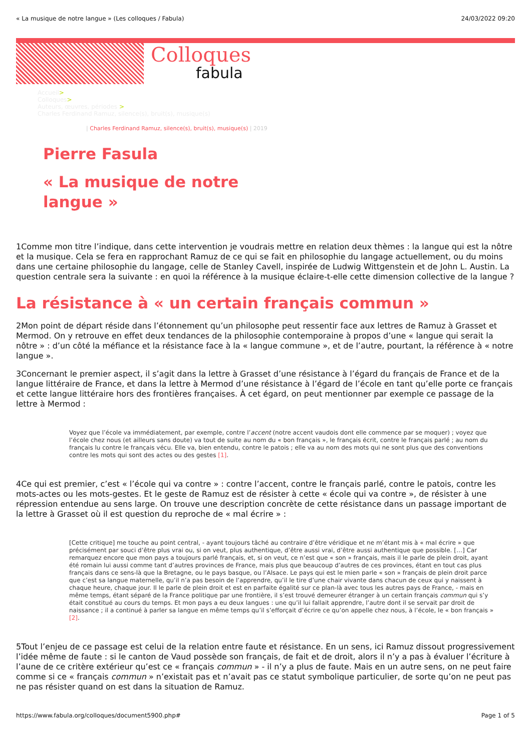« La musique de notre langue » (Les colloques / Fabula) 24/03/2022 09:20
Colloques
fabula
Accueil>
Colloques>
Auteurs, œuvres, périodes >
Charles Ferdinand Ramuz, silence(s), bruit(s), musique(s)
| Charles Ferdinand Ramuz, silence(s), bruit(s), musique(s) | 2019
Pierre Fasula
« La musique de notre
langue »
1Comme mon titre l’indique, dans cette intervention je voudrais mettre en relation deux thèmes : la langue qui est la nôtre et la musique. Cela se fera en rapprochant Ramuz de ce qui se fait en philosophie du langage actuellement, ou du moins dans une certaine philosophie du langage, celle de Stanley Cavell, inspirée de Ludwig Wittgenstein et de John L. Austin. La question centrale sera la suivante : en quoi la référence à la musique éclaire-t-elle cette dimension collective de la langue ?
La résistance à « un certain français commun »
2Mon point de départ réside dans l’étonnement qu’un philosophe peut ressentir face aux lettres de Ramuz à Grasset et Mermod. On y retrouve en effet deux tendances de la philosophie contemporaine à propos d’une « langue qui serait la nôtre » : d’un côté la méfiance et la résistance face à la « langue commune », et de l’autre, pourtant, la référence à « notre langue ».
3Concernant le premier aspect, il s’agit dans la lettre à Grasset d’une résistance à l’égard du français de France et de la langue littéraire de France, et dans la lettre à Mermod d’une résistance à l’égard de l’école en tant qu’elle porte ce français et cette langue littéraire hors des frontières françaises. À cet égard, on peut mentionner par exemple ce passage de la lettre à Mermod :
Voyez que l’école va immédiatement, par exemple, contre l’accent (notre accent vaudois dont elle commence par se moquer) ; voyez que l’école chez nous (et ailleurs sans doute) va tout de suite au nom du « bon français », le français écrit, contre le français parlé ; au nom du français lu contre le français vécu. Elle va, bien entendu, contre le patois ; elle va au nom des mots qui ne sont plus que des conventions contre les mots qui sont des actes ou des gestes [1].
4Ce qui est premier, c’est « l’école qui va contre » : contre l’accent, contre le français parlé, contre le patois, contre les mots-actes ou les mots-gestes. Et le geste de Ramuz est de résister à cette « école qui va contre », de résister à une répression entendue au sens large. On trouve une description concrète de cette résistance dans un passage important de la lettre à Grasset où il est question du reproche de « mal écrire » :
[Cette critique] me touche au point central, - ayant toujours tâché au contraire d’être véridique et ne m’étant mis à « mal écrire » que précisément par souci d’être plus vrai ou, si on veut, plus authentique, d’être aussi vrai, d’être aussi authentique que possible. […] Car remarquez encore que mon pays a toujours parlé français, et, si on veut, ce n’est que « son » français, mais il le parle de plein droit, ayant été romain lui aussi comme tant d’autres provinces de France, mais plus que beaucoup d’autres de ces provinces, étant en tout cas plus français dans ce sens-là que la Bretagne, ou le pays basque, ou l’Alsace. Le pays qui est le mien parle « son » français de plein droit parce que c’est sa langue maternelle, qu’il n’a pas besoin de l’apprendre, qu’il le tire d’une chair vivante dans chacun de ceux qui y naissent à chaque heure, chaque jour. Il le parle de plein droit et est en parfaite égalité sur ce plan-là avec tous les autres pays de France, - mais en même temps, étant séparé de la France politique par une frontière, il s’est trouvé demeurer étranger à un certain français commun qui s’y était constitué au cours du temps. Et mon pays a eu deux langues : une qu’il lui fallait apprendre, l’autre dont il se servait par droit de naissance ; il a continué à parler sa langue en même temps qu’il s’efforçait d’écrire ce qu’on appelle chez nous, à l’école, le « bon français » [2].
5Tout l’enjeu de ce passage est celui de la relation entre faute et résistance. En un sens, ici Ramuz dissout progressivement l’idée même de faute : si le canton de Vaud possède son français, de fait et de droit, alors il n’y a pas à évaluer l’écriture à l’aune de ce critère extérieur qu’est ce « français commun » - il n’y a plus de faute. Mais en un autre sens, on ne peut faire comme si ce « français commun » n’existait pas et n’avait pas ce statut symbolique particulier, de sorte qu’on ne peut pas ne pas résister quand on est dans la situation de Ramuz.
https://www.fabula.org/colloques/document5900.php# Page 1 of 5